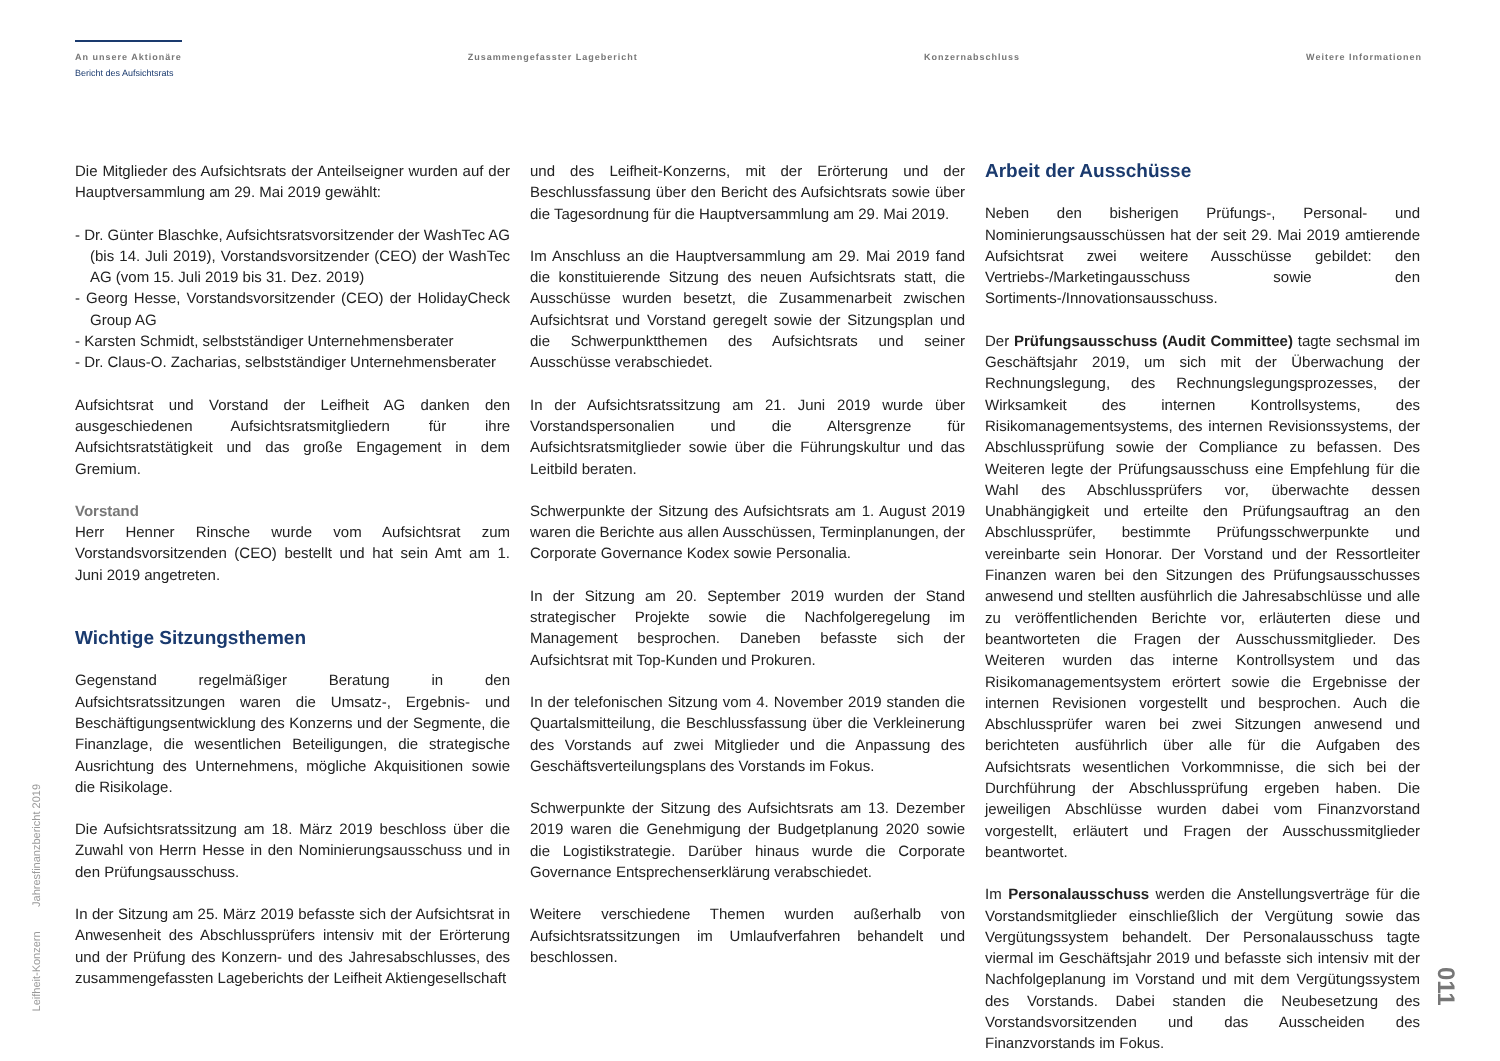An unsere Aktionäre
Bericht des Aufsichtsrats
Zusammengefasster Lagebericht Konzernabschluss Weitere Informationen
Die Mitglieder des Aufsichtsrats der Anteilseigner wurden auf der Hauptversammlung am 29. Mai 2019 gewählt:
- Dr. Günter Blaschke, Aufsichtsratsvorsitzender der WashTec AG (bis 14. Juli 2019), Vorstandsvorsitzender (CEO) der WashTec AG (vom 15. Juli 2019 bis 31. Dez. 2019)
- Georg Hesse, Vorstandsvorsitzender (CEO) der HolidayCheck Group AG
- Karsten Schmidt, selbstständiger Unternehmensberater
- Dr. Claus-O. Zacharias, selbstständiger Unternehmensberater
Aufsichtsrat und Vorstand der Leifheit AG danken den ausgeschiedenen Aufsichtsratsmitgliedern für ihre Aufsichtsratstätigkeit und das große Engagement in dem Gremium.
Vorstand
Herr Henner Rinsche wurde vom Aufsichtsrat zum Vorstandsvorsitzenden (CEO) bestellt und hat sein Amt am 1. Juni 2019 angetreten.
Wichtige Sitzungsthemen
Gegenstand regelmäßiger Beratung in den Aufsichtsratssitzungen waren die Umsatz-, Ergebnis- und Beschäftigungsentwicklung des Konzerns und der Segmente, die Finanzlage, die wesentlichen Beteiligungen, die strategische Ausrichtung des Unternehmens, mögliche Akquisitionen sowie die Risikolage.
Die Aufsichtsratssitzung am 18. März 2019 beschloss über die Zuwahl von Herrn Hesse in den Nominierungsausschuss und in den Prüfungsausschuss.
In der Sitzung am 25. März 2019 befasste sich der Aufsichtsrat in Anwesenheit des Abschlussprüfers intensiv mit der Erörterung und der Prüfung des Konzern- und des Jahresabschlusses, des zusammengefassten Lageberichts der Leifheit Aktiengesellschaft
und des Leifheit-Konzerns, mit der Erörterung und der Beschlussfassung über den Bericht des Aufsichtsrats sowie über die Tagesordnung für die Hauptversammlung am 29. Mai 2019.
Im Anschluss an die Hauptversammlung am 29. Mai 2019 fand die konstituierende Sitzung des neuen Aufsichtsrats statt, die Ausschüsse wurden besetzt, die Zusammenarbeit zwischen Aufsichtsrat und Vorstand geregelt sowie der Sitzungsplan und die Schwerpunktthemen des Aufsichtsrats und seiner Ausschüsse verabschiedet.
In der Aufsichtsratssitzung am 21. Juni 2019 wurde über Vorstandspersonalien und die Altersgrenze für Aufsichtsratsmitglieder sowie über die Führungskultur und das Leitbild beraten.
Schwerpunkte der Sitzung des Aufsichtsrats am 1. August 2019 waren die Berichte aus allen Ausschüssen, Terminplanungen, der Corporate Governance Kodex sowie Personalia.
In der Sitzung am 20. September 2019 wurden der Stand strategischer Projekte sowie die Nachfolgeregelung im Management besprochen. Daneben befasste sich der Aufsichtsrat mit Top-Kunden und Prokuren.
In der telefonischen Sitzung vom 4. November 2019 standen die Quartalsmitteilung, die Beschlussfassung über die Verkleinerung des Vorstands auf zwei Mitglieder und die Anpassung des Geschäftsverteilungsplans des Vorstands im Fokus.
Schwerpunkte der Sitzung des Aufsichtsrats am 13. Dezember 2019 waren die Genehmigung der Budgetplanung 2020 sowie die Logistikstrategie. Darüber hinaus wurde die Corporate Governance Entsprechenserklärung verabschiedet.
Weitere verschiedene Themen wurden außerhalb von Aufsichtsratssitzungen im Umlaufverfahren behandelt und beschlossen.
Arbeit der Ausschüsse
Neben den bisherigen Prüfungs-, Personal- und Nominierungsausschüssen hat der seit 29. Mai 2019 amtierende Aufsichtsrat zwei weitere Ausschüsse gebildet: den Vertriebs-/Marketingausschuss sowie den Sortiments-/Innovationsausschuss.
Der Prüfungsausschuss (Audit Committee) tagte sechsmal im Geschäftsjahr 2019, um sich mit der Überwachung der Rechnungslegung, des Rechnungslegungsprozesses, der Wirksamkeit des internen Kontrollsystems, des Risikomanagementsystems, des internen Revisionssystems, der Abschlussprüfung sowie der Compliance zu befassen. Des Weiteren legte der Prüfungsausschuss eine Empfehlung für die Wahl des Abschlussprüfers vor, überwachte dessen Unabhängigkeit und erteilte den Prüfungsauftrag an den Abschlussprüfer, bestimmte Prüfungsschwerpunkte und vereinbarte sein Honorar. Der Vorstand und der Ressortleiter Finanzen waren bei den Sitzungen des Prüfungsausschusses anwesend und stellten ausführlich die Jahresabschlüsse und alle zu veröffentlichenden Berichte vor, erläuterten diese und beantworteten die Fragen der Ausschussmitglieder. Des Weiteren wurden das interne Kontrollsystem und das Risikomanagementsystem erörtert sowie die Ergebnisse der internen Revisionen vorgestellt und besprochen. Auch die Abschlussprüfer waren bei zwei Sitzungen anwesend und berichteten ausführlich über alle für die Aufgaben des Aufsichtsrats wesentlichen Vorkommnisse, die sich bei der Durchführung der Abschlussprüfung ergeben haben. Die jeweiligen Abschlüsse wurden dabei vom Finanzvorstand vorgestellt, erläutert und Fragen der Ausschussmitglieder beantwortet.
Im Personalausschuss werden die Anstellungsverträge für die Vorstandsmitglieder einschließlich der Vergütung sowie das Vergütungssystem behandelt. Der Personalausschuss tagte viermal im Geschäftsjahr 2019 und befasste sich intensiv mit der Nachfolgeplanung im Vorstand und mit dem Vergütungssystem des Vorstands. Dabei standen die Neubesetzung des Vorstandsvorsitzenden und das Ausscheiden des Finanzvorstands im Fokus.
Leifheit-Konzern Jahresfinanzbericht 2019
011